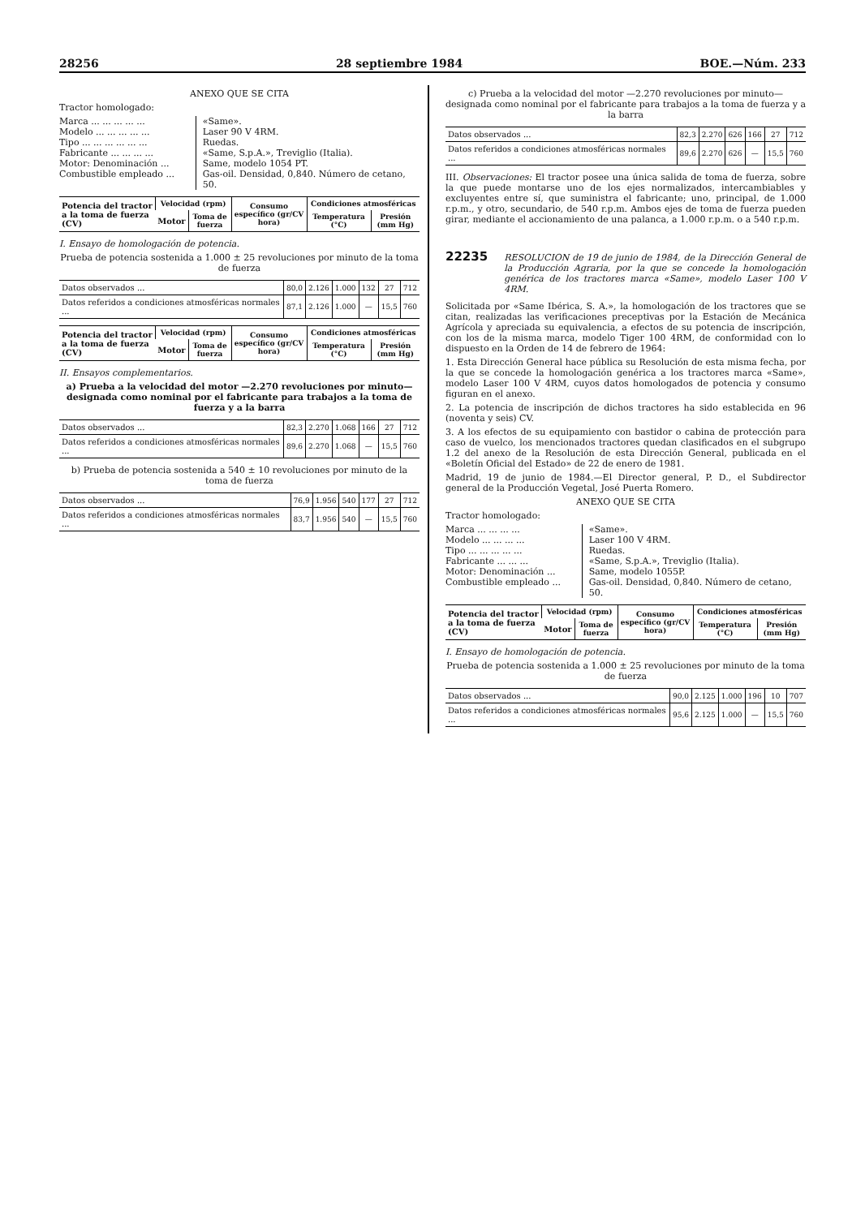28256 28 septiembre 1984 BOE.—Núm. 233
ANEXO QUE SE CITA
Tractor homologado:
Marca ... ... ... ... ... Modelo ... ... ... ... ... Tipo ... ... ... ... ... ... Fabricante ... ... ... ... Motor: Denominación ... Combustible empleado ...
«Same». Laser 90 V 4RM. Ruedas. «Same, S.p.A.», Treviglio (Italia). Same, modelo 1054 PT. Gas-oil. Densidad, 0,840. Número de cetano, 50.
| Potencia del tractor a la toma de fuerza (CV) | Velocidad (rpm) | | Consumo específico (gr/CV hora) | Condiciones atmosféricas | |
| --- | --- | --- | --- | --- | --- |
| | Motor | Toma de fuerza | | Temperatura (°C) | Presión (mm Hg) |
I. Ensayo de homologación de potencia.
Prueba de potencia sostenida a 1.000 ± 25 revoluciones por minuto de la toma de fuerza
| Datos observados ... | 80,0 | 2.126 | 1.000 | 132 | 27 | 712 |
| Datos referidos a condiciones atmosféricas normales ... | 87,1 | 2.126 | 1.000 | — | 15,5 | 760 |
| Potencia del tractor a la toma de fuerza (CV) | Velocidad (rpm) | | Consumo específico (gr/CV hora) | Condiciones atmosféricas | |
| --- | --- | --- | --- | --- | --- |
| | Motor | Toma de fuerza | | Temperatura (°C) | Presión (mm Hg) |
II. Ensayos complementarios.
a) Prueba a la velocidad del motor —2.270 revoluciones por minuto— designada como nominal por el fabricante para trabajos a la toma de fuerza y a la barra
| Datos observados ... | 82,3 | 2.270 | 1.068 | 166 | 27 | 712 |
| Datos referidos a condiciones atmosféricas normales ... | 89,6 | 2.270 | 1.068 | — | 15,5 | 760 |
b) Prueba de potencia sostenida a 540 ± 10 revoluciones por minuto de la toma de fuerza
| Datos observados ... | 76,9 | 1.956 | 540 | 177 | 27 | 712 |
| Datos referidos a condiciones atmosféricas normales ... | 83,7 | 1.956 | 540 | — | 15,5 | 760 |
c) Prueba a la velocidad del motor —2.270 revoluciones por minuto— designada como nominal por el fabricante para trabajos a la toma de fuerza y a la barra
| Datos observados ... | 82,3 | 2.270 | 626 | 166 | 27 | 712 |
| Datos referidos a condiciones atmosféricas normales ... | 89,6 | 2.270 | 626 | — | 15,5 | 760 |
III. Observaciones: El tractor posee una única salida de toma de fuerza, sobre la que puede montarse uno de los ejes normalizados, intercambiables y excluyentes entre sí, que suministra el fabricante; uno, principal, de 1.000 r.p.m., y otro, secundario, de 540 r.p.m. Ambos ejes de toma de fuerza pueden girar, mediante el accionamiento de una palanca, a 1.000 r.p.m. o a 540 r.p.m.
22235
RESOLUCION de 19 de junio de 1984, de la Dirección General de la Producción Agraria, por la que se concede la homologación genérica de los tractores marca «Same», modelo Laser 100 V 4RM.
Solicitada por «Same Ibérica, S. A.», la homologación de los tractores que se citan, realizadas las verificaciones preceptivas por la Estación de Mecánica Agrícola y apreciada su equivalencia, a efectos de su potencia de inscripción, con los de la misma marca, modelo Tiger 100 4RM, de conformidad con lo dispuesto en la Orden de 14 de febrero de 1964:
1. Esta Dirección General hace pública su Resolución de esta misma fecha, por la que se concede la homologación genérica a los tractores marca «Same», modelo Laser 100 V 4RM, cuyos datos homologados de potencia y consumo figuran en el anexo.
2. La potencia de inscripción de dichos tractores ha sido establecida en 96 (noventa y seis) CV.
3. A los efectos de su equipamiento con bastidor o cabina de protección para caso de vuelco, los mencionados tractores quedan clasificados en el subgrupo 1.2 del anexo de la Resolución de esta Dirección General, publicada en el «Boletín Oficial del Estado» de 22 de enero de 1981.
Madrid, 19 de junio de 1984.—El Director general, P. D., el Subdirector general de la Producción Vegetal, José Puerta Romero.
ANEXO QUE SE CITA
Tractor homologado:
Marca ... ... ... ... Modelo ... ... ... ... Tipo ... ... ... ... ... Fabricante ... ... ... Motor: Denominación ... Combustible empleado ...
«Same». Laser 100 V 4RM. Ruedas. «Same, S.p.A.», Treviglio (Italia). Same, modelo 1055P. Gas-oil. Densidad, 0,840. Número de cetano, 50.
| Potencia del tractor a la toma de fuerza (CV) | Velocidad (rpm) | | Consumo específico (gr/CV hora) | Condiciones atmosféricas | |
| --- | --- | --- | --- | --- | --- |
| | Motor | Toma de fuerza | | Temperatura (°C) | Presión (mm Hg) |
I. Ensayo de homologación de potencia.
Prueba de potencia sostenida a 1.000 ± 25 revoluciones por minuto de la toma de fuerza
| Datos observados ... | 90,0 | 2.125 | 1.000 | 196 | 10 | 707 |
| Datos referidos a condiciones atmosféricas normales ... | 95,6 | 2.125 | 1.000 | — | 15,5 | 760 |